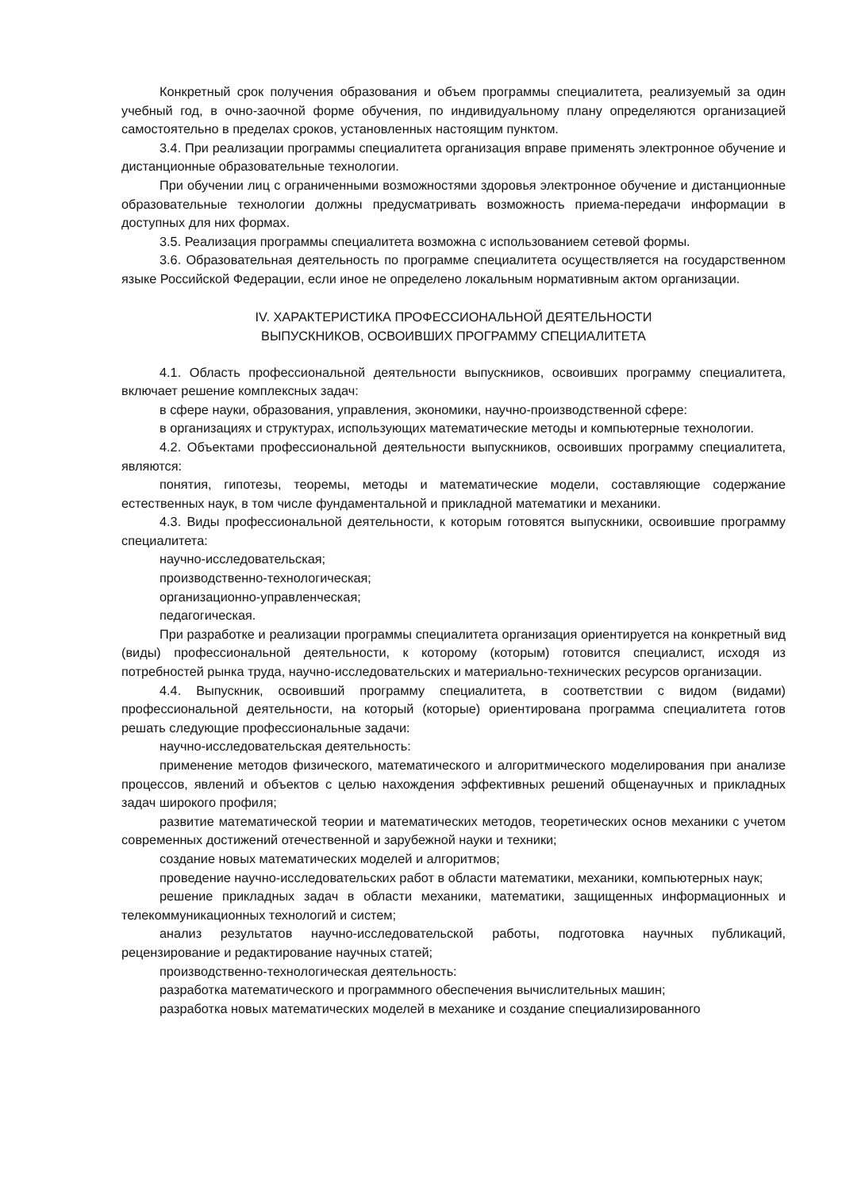Конкретный срок получения образования и объем программы специалитета, реализуемый за один учебный год, в очно-заочной форме обучения, по индивидуальному плану определяются организацией самостоятельно в пределах сроков, установленных настоящим пунктом.
3.4. При реализации программы специалитета организация вправе применять электронное обучение и дистанционные образовательные технологии.
При обучении лиц с ограниченными возможностями здоровья электронное обучение и дистанционные образовательные технологии должны предусматривать возможность приема-передачи информации в доступных для них формах.
3.5. Реализация программы специалитета возможна с использованием сетевой формы.
3.6. Образовательная деятельность по программе специалитета осуществляется на государственном языке Российской Федерации, если иное не определено локальным нормативным актом организации.
IV. ХАРАКТЕРИСТИКА ПРОФЕССИОНАЛЬНОЙ ДЕЯТЕЛЬНОСТИ
ВЫПУСКНИКОВ, ОСВОИВШИХ ПРОГРАММУ СПЕЦИАЛИТЕТА
4.1. Область профессиональной деятельности выпускников, освоивших программу специалитета, включает решение комплексных задач:
в сфере науки, образования, управления, экономики, научно-производственной сфере:
в организациях и структурах, использующих математические методы и компьютерные технологии.
4.2. Объектами профессиональной деятельности выпускников, освоивших программу специалитета, являются:
понятия, гипотезы, теоремы, методы и математические модели, составляющие содержание естественных наук, в том числе фундаментальной и прикладной математики и механики.
4.3. Виды профессиональной деятельности, к которым готовятся выпускники, освоившие программу специалитета:
научно-исследовательская;
производственно-технологическая;
организационно-управленческая;
педагогическая.
При разработке и реализации программы специалитета организация ориентируется на конкретный вид (виды) профессиональной деятельности, к которому (которым) готовится специалист, исходя из потребностей рынка труда, научно-исследовательских и материально-технических ресурсов организации.
4.4. Выпускник, освоивший программу специалитета, в соответствии с видом (видами) профессиональной деятельности, на который (которые) ориентирована программа специалитета готов решать следующие профессиональные задачи:
научно-исследовательская деятельность:
применение методов физического, математического и алгоритмического моделирования при анализе процессов, явлений и объектов с целью нахождения эффективных решений общенаучных и прикладных задач широкого профиля;
развитие математической теории и математических методов, теоретических основ механики с учетом современных достижений отечественной и зарубежной науки и техники;
создание новых математических моделей и алгоритмов;
проведение научно-исследовательских работ в области математики, механики, компьютерных наук;
решение прикладных задач в области механики, математики, защищенных информационных и телекоммуникационных технологий и систем;
анализ результатов научно-исследовательской работы, подготовка научных публикаций, рецензирование и редактирование научных статей;
производственно-технологическая деятельность:
разработка математического и программного обеспечения вычислительных машин;
разработка новых математических моделей в механике и создание специализированного